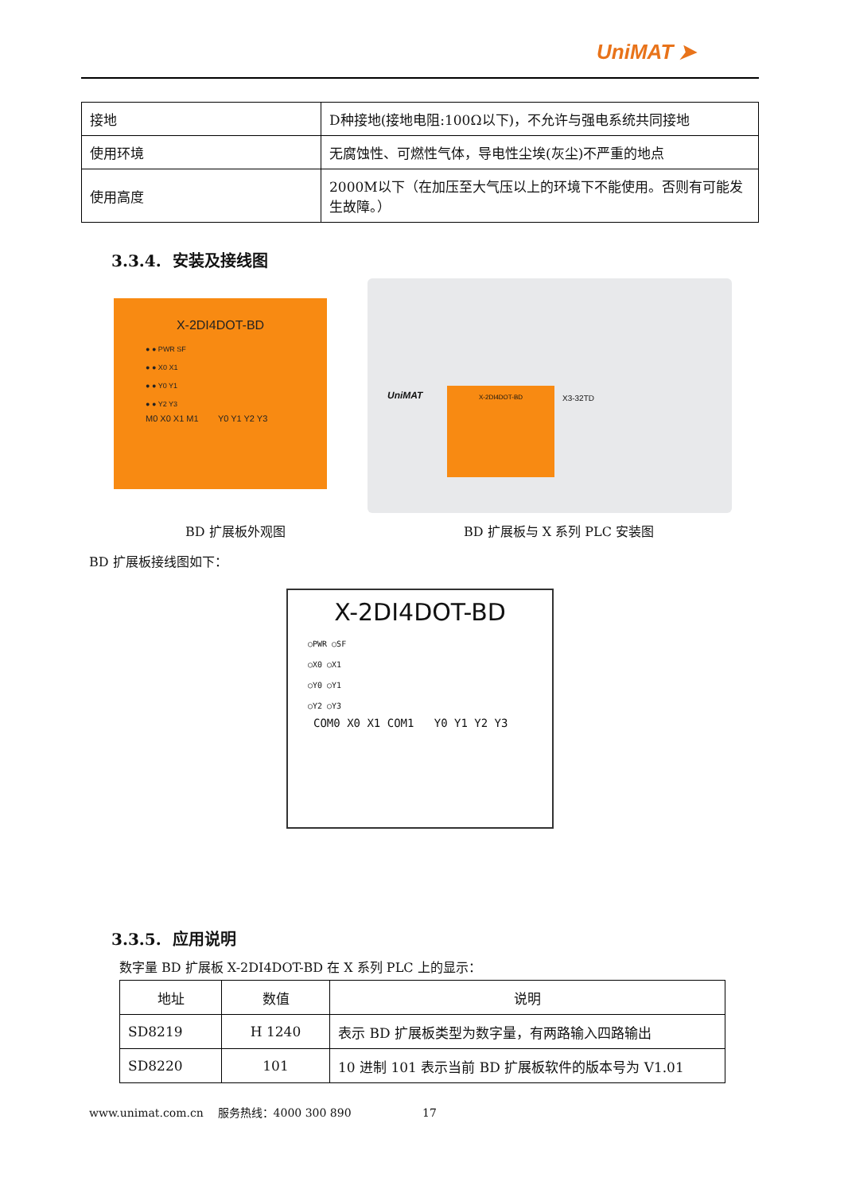UniMAT ➤
| 接地 | D种接地(接地电阻:100Ω以下)，不允许与强电系统共同接地 |
| 使用环境 | 无腐蚀性、可燃性气体，导电性尘埃(灰尘)不严重的地点 |
| 使用高度 | 2000M以下（在加压至大气压以上的环境下不能使用。否则有可能发生故障。） |
3.3.4. 安装及接线图
X-2DI4DOT-BD
● ● PWR SF
● ● X0 X1
● ● Y0 Y1
● ● Y2 Y3
M0 X0 X1 M1 Y0 Y1 Y2 Y3
UniMAT
X-2DI4DOT-BD
X3-32TD
BD 扩展板外观图 BD 扩展板与 X 系列 PLC 安装图
BD 扩展板接线图如下：
X-2DI4DOT-BD
○PWR ○SF
○X0 ○X1
○Y0 ○Y1
○Y2 ○Y3
COM0 X0 X1 COM1 Y0 Y1 Y2 Y3
3.3.5. 应用说明
数字量 BD 扩展板 X-2DI4DOT-BD 在 X 系列 PLC 上的显示：
| 地址 | 数值 | 说明 |
| --- | --- | --- |
| SD8219 | H 1240 | 表示 BD 扩展板类型为数字量，有两路输入四路输出 |
| SD8220 | 101 | 10 进制 101 表示当前 BD 扩展板软件的版本号为 V1.01 |
www.unimat.com.cn 服务热线：4000 300 890 17